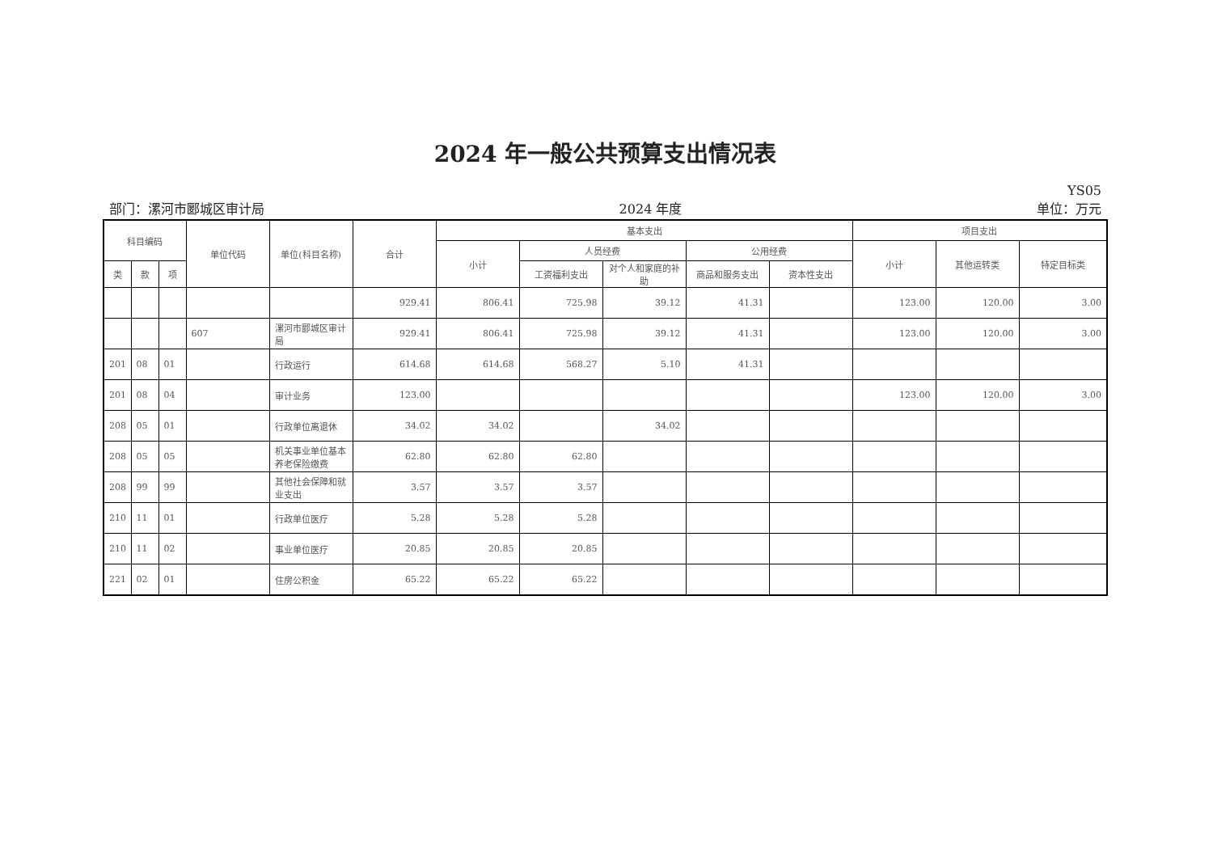2024 年一般公共预算支出情况表
YS05
部门：漯河市郾城区审计局 2024 年度 单位：万元
| 科目编码 | | | 单位代码 | 单位(科目名称) | 合计 | 基本支出 | | | | | 项目支出 | | |
| --- | --- | --- | --- | --- | --- | --- | --- | --- | --- | --- | --- | --- | --- |
| | | | | | | 小计 | 人员经费 | | 公用经费 | | 小计 | 其他运转类 | 特定目标类 |
| 类 | 款 | 项 | | | | | 工资福利支出 | 对个人和家庭的补助 | 商品和服务支出 | 资本性支出 | | | |
| | | | | | 929.41 | 806.41 | 725.98 | 39.12 | 41.31 | | 123.00 | 120.00 | 3.00 |
| | | | 607 | 漯河市郾城区审计局 | 929.41 | 806.41 | 725.98 | 39.12 | 41.31 | | 123.00 | 120.00 | 3.00 |
| 201 | 08 | 01 | | 行政运行 | 614.68 | 614.68 | 568.27 | 5.10 | 41.31 | | | | |
| 201 | 08 | 04 | | 审计业务 | 123.00 | | | | | | 123.00 | 120.00 | 3.00 |
| 208 | 05 | 01 | | 行政单位离退休 | 34.02 | 34.02 | | 34.02 | | | | | |
| 208 | 05 | 05 | | 机关事业单位基本养老保险缴费 | 62.80 | 62.80 | 62.80 | | | | | | |
| 208 | 99 | 99 | | 其他社会保障和就业支出 | 3.57 | 3.57 | 3.57 | | | | | | |
| 210 | 11 | 01 | | 行政单位医疗 | 5.28 | 5.28 | 5.28 | | | | | | |
| 210 | 11 | 02 | | 事业单位医疗 | 20.85 | 20.85 | 20.85 | | | | | | |
| 221 | 02 | 01 | | 住房公积金 | 65.22 | 65.22 | 65.22 | | | | | | |